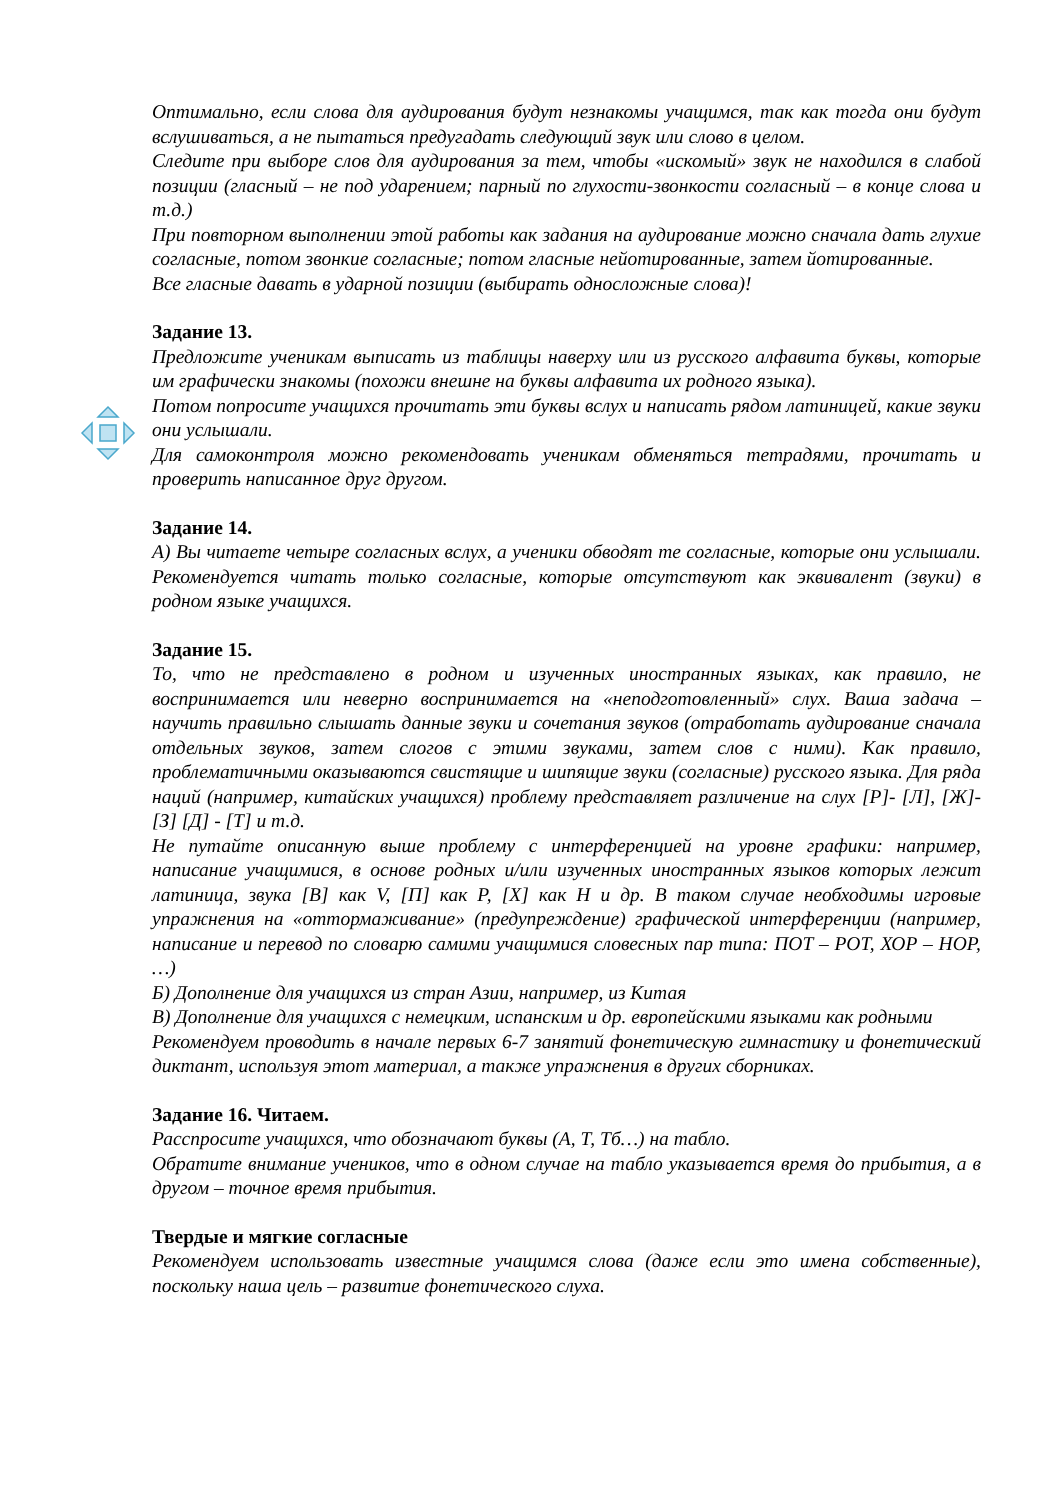Оптимально, если слова для аудирования будут незнакомы учащимся, так как тогда они будут вслушиваться, а не пытаться предугадать следующий звук или слово в целом.
Следите при выборе слов для аудирования за тем, чтобы «искомый» звук не находился в слабой позиции (гласный – не под ударением; парный по глухости-звонкости согласный – в конце слова и т.д.)
При повторном выполнении этой работы как задания на аудирование можно сначала дать глухие согласные, потом звонкие согласные; потом гласные нейотированные, затем йотированные.
Все гласные давать в ударной позиции (выбирать односложные слова)!
Задание 13.
Предложите ученикам выписать из таблицы наверху или из русского алфавита буквы, которые им графически знакомы (похожи внешне на буквы алфавита их родного языка).
Потом попросите учащихся прочитать эти буквы вслух и написать рядом латиницей, какие звуки они услышали.
Для самоконтроля можно рекомендовать ученикам обменяться тетрадями, прочитать и проверить написанное друг другом.
Задание 14.
А) Вы читаете четыре согласных вслух, а ученики обводят те согласные, которые они услышали. Рекомендуется читать только согласные, которые отсутствуют как эквивалент (звуки) в родном языке учащихся.
Задание 15.
То, что не представлено в родном и изученных иностранных языках, как правило, не воспринимается или неверно воспринимается на «неподготовленный» слух. Ваша задача – научить правильно слышать данные звуки и сочетания звуков (отработать аудирование сначала отдельных звуков, затем слогов с этими звуками, затем слов с ними). Как правило, проблематичными оказываются свистящие и шипящие звуки (согласные) русского языка. Для ряда наций (например, китайских учащихся) проблему представляет различение на слух [Р]- [Л], [Ж]- [З] [Д] - [Т] и т.д.
Не путайте описанную выше проблему с интерференцией на уровне графики: например, написание учащимися, в основе родных и/или изученных иностранных языков которых лежит латиница, звука [В] как V, [П] как P, [Х] как H и др. В таком случае необходимы игровые упражнения на «оттормаживание» (предупреждение) графической интерференции (например, написание и перевод по словарю самими учащимися словесных пар типа: ПОТ – POT, ХОР – HOP, …)
Б) Дополнение для учащихся из стран Азии, например, из Китая
В) Дополнение для учащихся с немецким, испанским и др. европейскими языками как родными
Рекомендуем проводить в начале первых 6-7 занятий фонетическую гимнастику и фонетический диктант, используя этот материал, а также упражнения в других сборниках.
Задание 16. Читаем.
Расспросите учащихся, что обозначают буквы (А, Т, Тб…) на табло.
Обратите внимание учеников, что в одном случае на табло указывается время до прибытия, а в другом – точное время прибытия.
Твердые и мягкие согласные
Рекомендуем использовать известные учащимся слова (даже если это имена собственные), поскольку наша цель – развитие фонетического слуха.